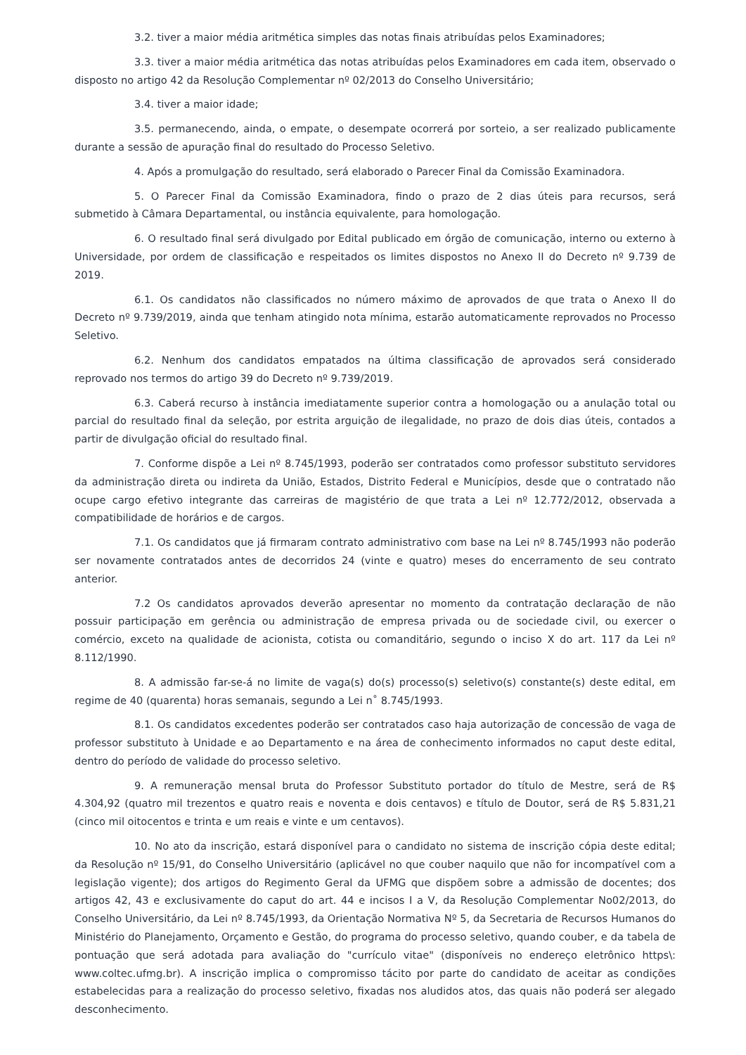3.2. tiver a maior média aritmética simples das notas finais atribuídas pelos Examinadores;
3.3. tiver a maior média aritmética das notas atribuídas pelos Examinadores em cada item, observado o disposto no artigo 42 da Resolução Complementar nº 02/2013 do Conselho Universitário;
3.4. tiver a maior idade;
3.5. permanecendo, ainda, o empate, o desempate ocorrerá por sorteio, a ser realizado publicamente durante a sessão de apuração final do resultado do Processo Seletivo.
4. Após a promulgação do resultado, será elaborado o Parecer Final da Comissão Examinadora.
5. O Parecer Final da Comissão Examinadora, findo o prazo de 2 dias úteis para recursos, será submetido à Câmara Departamental, ou instância equivalente, para homologação.
6. O resultado final será divulgado por Edital publicado em órgão de comunicação, interno ou externo à Universidade, por ordem de classificação e respeitados os limites dispostos no Anexo II do Decreto nº 9.739 de 2019.
6.1. Os candidatos não classificados no número máximo de aprovados de que trata o Anexo II do Decreto nº 9.739/2019, ainda que tenham atingido nota mínima, estarão automaticamente reprovados no Processo Seletivo.
6.2. Nenhum dos candidatos empatados na última classificação de aprovados será considerado reprovado nos termos do artigo 39 do Decreto nº 9.739/2019.
6.3. Caberá recurso à instância imediatamente superior contra a homologação ou a anulação total ou parcial do resultado final da seleção, por estrita arguição de ilegalidade, no prazo de dois dias úteis, contados a partir de divulgação oficial do resultado final.
7. Conforme dispõe a Lei nº 8.745/1993, poderão ser contratados como professor substituto servidores da administração direta ou indireta da União, Estados, Distrito Federal e Municípios, desde que o contratado não ocupe cargo efetivo integrante das carreiras de magistério de que trata a Lei nº 12.772/2012, observada a compatibilidade de horários e de cargos.
7.1. Os candidatos que já firmaram contrato administrativo com base na Lei nº 8.745/1993 não poderão ser novamente contratados antes de decorridos 24 (vinte e quatro) meses do encerramento de seu contrato anterior.
7.2 Os candidatos aprovados deverão apresentar no momento da contratação declaração de não possuir participação em gerência ou administração de empresa privada ou de sociedade civil, ou exercer o comércio, exceto na qualidade de acionista, cotista ou comanditário, segundo o inciso X do art. 117 da Lei nº 8.112/1990.
8. A admissão far-se-á no limite de vaga(s) do(s) processo(s) seletivo(s) constante(s) deste edital, em regime de 40 (quarenta) horas semanais, segundo a Lei n˚ 8.745/1993.
8.1. Os candidatos excedentes poderão ser contratados caso haja autorização de concessão de vaga de professor substituto à Unidade e ao Departamento e na área de conhecimento informados no caput deste edital, dentro do período de validade do processo seletivo.
9. A remuneração mensal bruta do Professor Substituto portador do título de Mestre, será de R$ 4.304,92 (quatro mil trezentos e quatro reais e noventa e dois centavos) e título de Doutor, será de R$ 5.831,21 (cinco mil oitocentos e trinta e um reais e vinte e um centavos).
10. No ato da inscrição, estará disponível para o candidato no sistema de inscrição cópia deste edital; da Resolução nº 15/91, do Conselho Universitário (aplicável no que couber naquilo que não for incompatível com a legislação vigente); dos artigos do Regimento Geral da UFMG que dispõem sobre a admissão de docentes; dos artigos 42, 43 e exclusivamente do caput do art. 44 e incisos I a V, da Resolução Complementar No02/2013, do Conselho Universitário, da Lei nº 8.745/1993, da Orientação Normativa Nº 5, da Secretaria de Recursos Humanos do Ministério do Planejamento, Orçamento e Gestão, do programa do processo seletivo, quando couber, e da tabela de pontuação que será adotada para avaliação do "currículo vitae" (disponíveis no endereço eletrônico https\: www.coltec.ufmg.br). A inscrição implica o compromisso tácito por parte do candidato de aceitar as condições estabelecidas para a realização do processo seletivo, fixadas nos aludidos atos, das quais não poderá ser alegado desconhecimento.